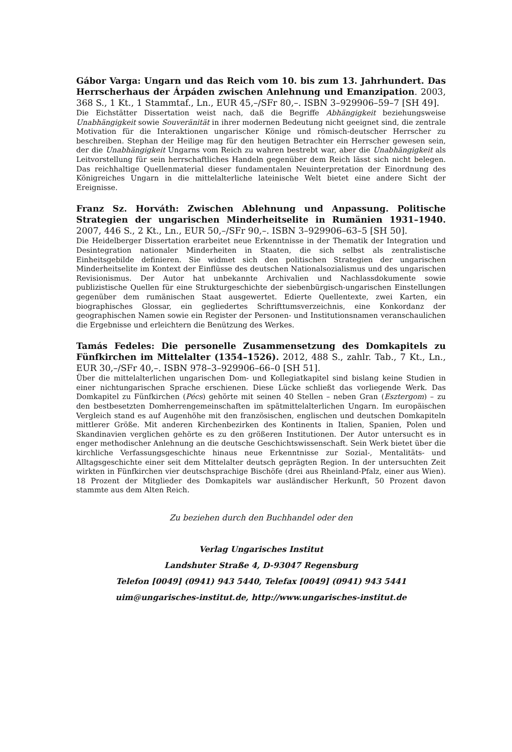Gábor Varga: Ungarn und das Reich vom 10. bis zum 13. Jahrhundert. Das Herrscherhaus der Árpáden zwischen Anlehnung und Emanzipation. 2003, 368 S., 1 Kt., 1 Stammtaf., Ln., EUR 45,–/SFr 80,–. ISBN 3–929906–59–7 [SH 49].
Die Eichstätter Dissertation weist nach, daß die Begriffe Abhängigkeit beziehungsweise Unabhängigkeit sowie Souveränität in ihrer modernen Bedeutung nicht geeignet sind, die zentrale Motivation für die Interaktionen ungarischer Könige und römisch-deutscher Herrscher zu beschreiben. Stephan der Heilige mag für den heutigen Betrachter ein Herrscher gewesen sein, der die Unabhängigkeit Ungarns vom Reich zu wahren bestrebt war, aber die Unabhängigkeit als Leitvorstellung für sein herrschaftliches Handeln gegenüber dem Reich lässt sich nicht belegen. Das reichhaltige Quellenmaterial dieser fundamentalen Neuinterpretation der Einordnung des Königreiches Ungarn in die mittelalterliche lateinische Welt bietet eine andere Sicht der Ereignisse.
Franz Sz. Horváth: Zwischen Ablehnung und Anpassung. Politische Strategien der ungarischen Minderheitselite in Rumänien 1931–1940. 2007, 446 S., 2 Kt., Ln., EUR 50,–/SFr 90,–. ISBN 3–929906–63–5 [SH 50].
Die Heidelberger Dissertation erarbeitet neue Erkenntnisse in der Thematik der Integration und Desintegration nationaler Minderheiten in Staaten, die sich selbst als zentralistische Einheitsgebilde definieren. Sie widmet sich den politischen Strategien der ungarischen Minderheitselite im Kontext der Einflüsse des deutschen Nationalsozialismus und des ungarischen Revisionismus. Der Autor hat unbekannte Archivalien und Nachlassdokumente sowie publizistische Quellen für eine Strukturgeschichte der siebenbürgisch-ungarischen Einstellungen gegenüber dem rumänischen Staat ausgewertet. Edierte Quellentexte, zwei Karten, ein biographisches Glossar, ein gegliedertes Schrifttumsverzeichnis, eine Konkordanz der geographischen Namen sowie ein Register der Personen- und Institutionsnamen veranschaulichen die Ergebnisse und erleichtern die Benützung des Werkes.
Tamás Fedeles: Die personelle Zusammensetzung des Domkapitels zu Fünfkirchen im Mittelalter (1354–1526). 2012, 488 S., zahlr. Tab., 7 Kt., Ln., EUR 30,–/SFr 40,–. ISBN 978–3–929906–66–0 [SH 51].
Über die mittelalterlichen ungarischen Dom- und Kollegiatkapitel sind bislang keine Studien in einer nichtungarischen Sprache erschienen. Diese Lücke schließt das vorliegende Werk. Das Domkapitel zu Fünfkirchen (Pécs) gehörte mit seinen 40 Stellen – neben Gran (Esztergom) – zu den bestbesetzten Domherrengemeinschaften im spätmittelalterlichen Ungarn. Im europäischen Vergleich stand es auf Augenhöhe mit den französischen, englischen und deutschen Domkapiteln mittlerer Größe. Mit anderen Kirchenbezirken des Kontinents in Italien, Spanien, Polen und Skandinavien verglichen gehörte es zu den größeren Institutionen. Der Autor untersucht es in enger methodischer Anlehnung an die deutsche Geschichtswissenschaft. Sein Werk bietet über die kirchliche Verfassungsgeschichte hinaus neue Erkenntnisse zur Sozial-, Mentalitäts- und Alltagsgeschichte einer seit dem Mittelalter deutsch geprägten Region. In der untersuchten Zeit wirkten in Fünfkirchen vier deutschsprachige Bischöfe (drei aus Rheinland-Pfalz, einer aus Wien). 18 Prozent der Mitglieder des Domkapitels war ausländischer Herkunft, 50 Prozent davon stammte aus dem Alten Reich.
Zu beziehen durch den Buchhandel oder den
Verlag Ungarisches Institut
Landshuter Straße 4, D-93047 Regensburg
Telefon [0049] (0941) 943 5440, Telefax [0049] (0941) 943 5441
uim@ungarisches-institut.de, http://www.ungarisches-institut.de